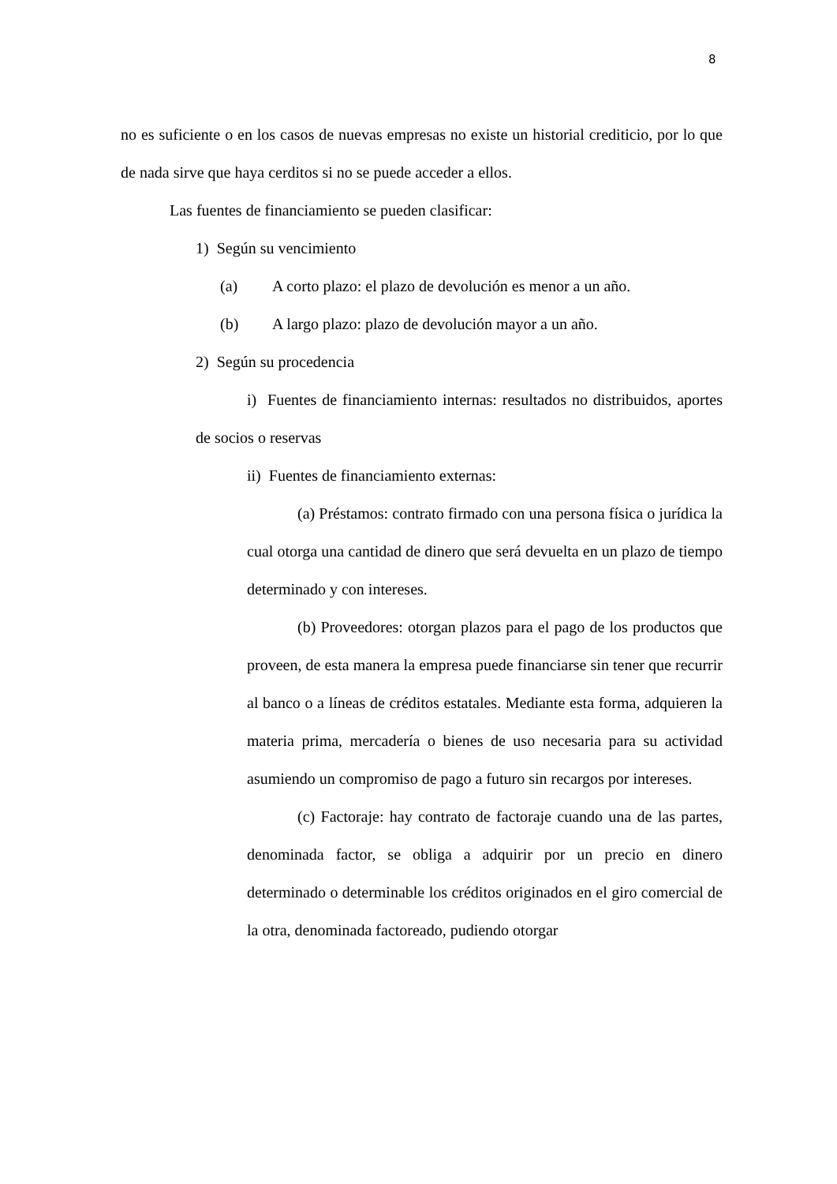8
no es suficiente o en los casos de nuevas empresas no existe un historial crediticio, por lo que de nada sirve que haya cerditos si no se puede acceder a ellos.
Las fuentes de financiamiento se pueden clasificar:
1) Según su vencimiento
(a) A corto plazo: el plazo de devolución es menor a un año.
(b) A largo plazo: plazo de devolución mayor a un año.
2) Según su procedencia
i) Fuentes de financiamiento internas: resultados no distribuidos, aportes de socios o reservas
ii) Fuentes de financiamiento externas:
(a) Préstamos: contrato firmado con una persona física o jurídica la cual otorga una cantidad de dinero que será devuelta en un plazo de tiempo determinado y con intereses.
(b) Proveedores: otorgan plazos para el pago de los productos que proveen, de esta manera la empresa puede financiarse sin tener que recurrir al banco o a líneas de créditos estatales. Mediante esta forma, adquieren la materia prima, mercadería o bienes de uso necesaria para su actividad asumiendo un compromiso de pago a futuro sin recargos por intereses.
(c) Factoraje: hay contrato de factoraje cuando una de las partes, denominada factor, se obliga a adquirir por un precio en dinero determinado o determinable los créditos originados en el giro comercial de la otra, denominada factoreado, pudiendo otorgar